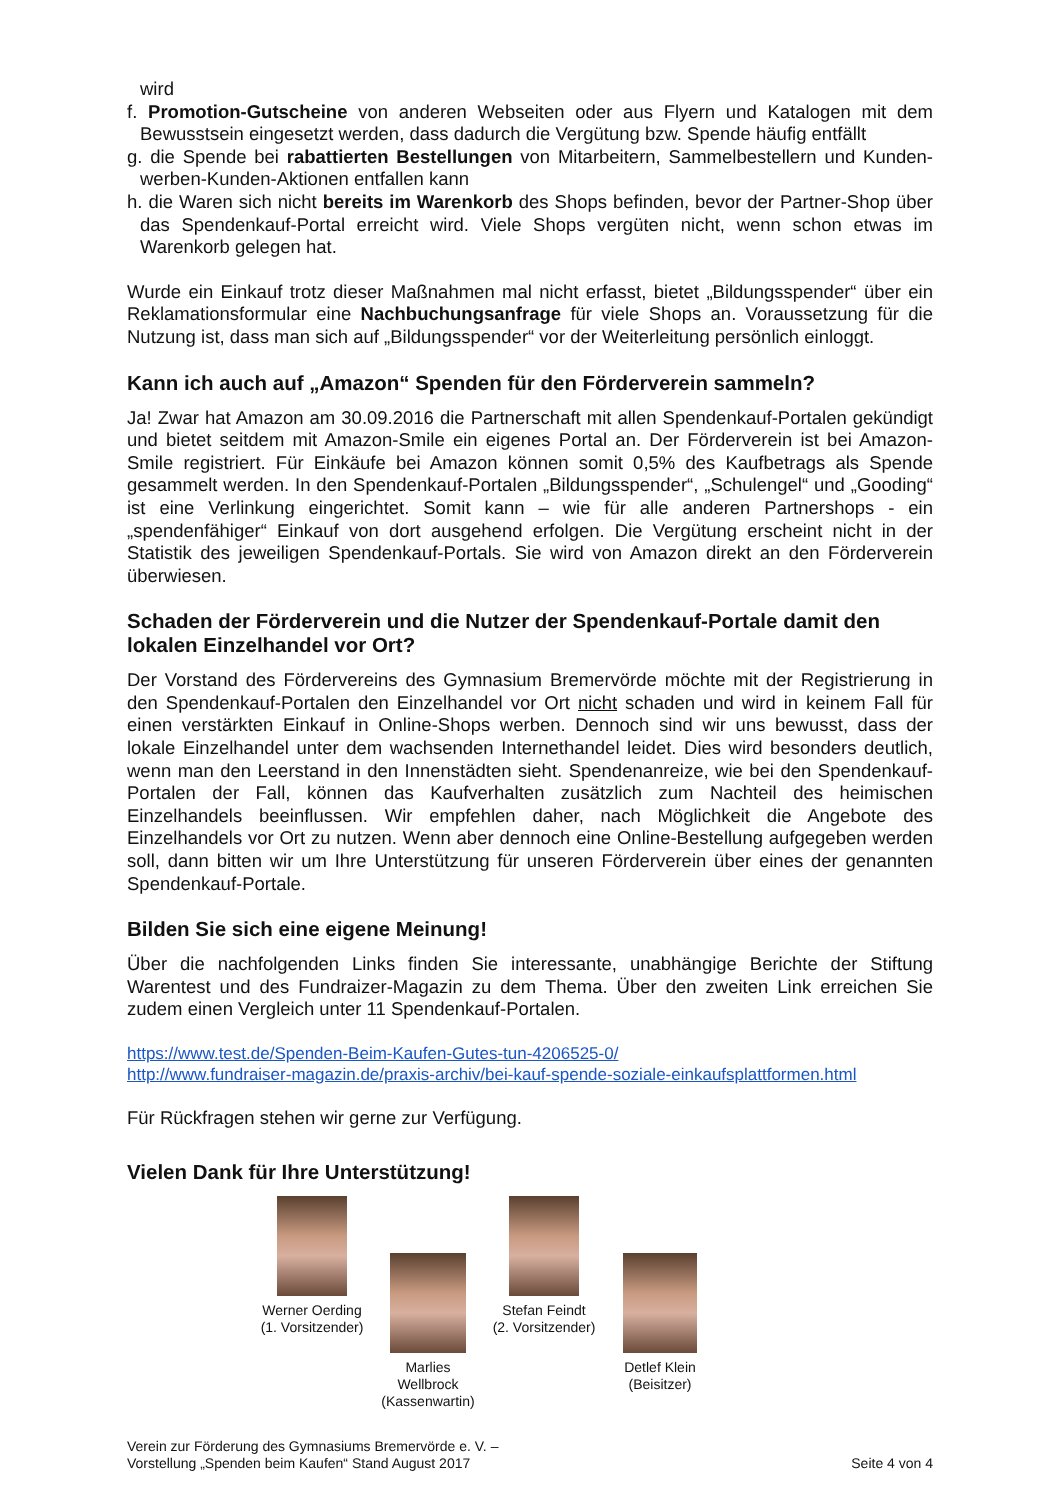wird
f. Promotion-Gutscheine von anderen Webseiten oder aus Flyern und Katalogen mit dem Bewusstsein eingesetzt werden, dass dadurch die Vergütung bzw. Spende häufig entfällt
g. die Spende bei rabattierten Bestellungen von Mitarbeitern, Sammelbestellern und Kunden-werben-Kunden-Aktionen entfallen kann
h. die Waren sich nicht bereits im Warenkorb des Shops befinden, bevor der Partner-Shop über das Spendenkauf-Portal erreicht wird. Viele Shops vergüten nicht, wenn schon etwas im Warenkorb gelegen hat.
Wurde ein Einkauf trotz dieser Maßnahmen mal nicht erfasst, bietet „Bildungsspender“ über ein Reklamationsformular eine Nachbuchungsanfrage für viele Shops an. Voraussetzung für die Nutzung ist, dass man sich auf „Bildungsspender“ vor der Weiterleitung persönlich einloggt.
Kann ich auch auf „Amazon“ Spenden für den Förderverein sammeln?
Ja! Zwar hat Amazon am 30.09.2016 die Partnerschaft mit allen Spendenkauf-Portalen gekündigt und bietet seitdem mit Amazon-Smile ein eigenes Portal an. Der Förderverein ist bei Amazon-Smile registriert. Für Einkäufe bei Amazon können somit 0,5% des Kaufbetrags als Spende gesammelt werden. In den Spendenkauf-Portalen „Bildungsspender“, „Schulengel“ und „Gooding“ ist eine Verlinkung eingerichtet. Somit kann – wie für alle anderen Partnershops - ein „spendenfähiger“ Einkauf von dort ausgehend erfolgen. Die Vergütung erscheint nicht in der Statistik des jeweiligen Spendenkauf-Portals. Sie wird von Amazon direkt an den Förderverein überwiesen.
Schaden der Förderverein und die Nutzer der Spendenkauf-Portale damit den lokalen Einzelhandel vor Ort?
Der Vorstand des Fördervereins des Gymnasium Bremervörde möchte mit der Registrierung in den Spendenkauf-Portalen den Einzelhandel vor Ort nicht schaden und wird in keinem Fall für einen verstärkten Einkauf in Online-Shops werben. Dennoch sind wir uns bewusst, dass der lokale Einzelhandel unter dem wachsenden Internethandel leidet. Dies wird besonders deutlich, wenn man den Leerstand in den Innenstädten sieht. Spendenanreize, wie bei den Spendenkauf-Portalen der Fall, können das Kaufverhalten zusätzlich zum Nachteil des heimischen Einzelhandels beeinflussen. Wir empfehlen daher, nach Möglichkeit die Angebote des Einzelhandels vor Ort zu nutzen. Wenn aber dennoch eine Online-Bestellung aufgegeben werden soll, dann bitten wir um Ihre Unterstützung für unseren Förderverein über eines der genannten Spendenkauf-Portale.
Bilden Sie sich eine eigene Meinung!
Über die nachfolgenden Links finden Sie interessante, unabhängige Berichte der Stiftung Warentest und des Fundraizer-Magazin zu dem Thema. Über den zweiten Link erreichen Sie zudem einen Vergleich unter 11 Spendenkauf-Portalen.
https://www.test.de/Spenden-Beim-Kaufen-Gutes-tun-4206525-0/
http://www.fundraiser-magazin.de/praxis-archiv/bei-kauf-spende-soziale-einkaufsplattformen.html
Für Rückfragen stehen wir gerne zur Verfügung.
Vielen Dank für Ihre Unterstützung!
Werner Oerding
(1. Vorsitzender)
Marlies Wellbrock
(Kassenwartin)
Stefan Feindt
(2. Vorsitzender)
Detlef Klein
(Beisitzer)
Verein zur Förderung des Gymnasiums Bremervörde e. V. –
Vorstellung „Spenden beim Kaufen“ Stand August 2017
Seite 4 von 4